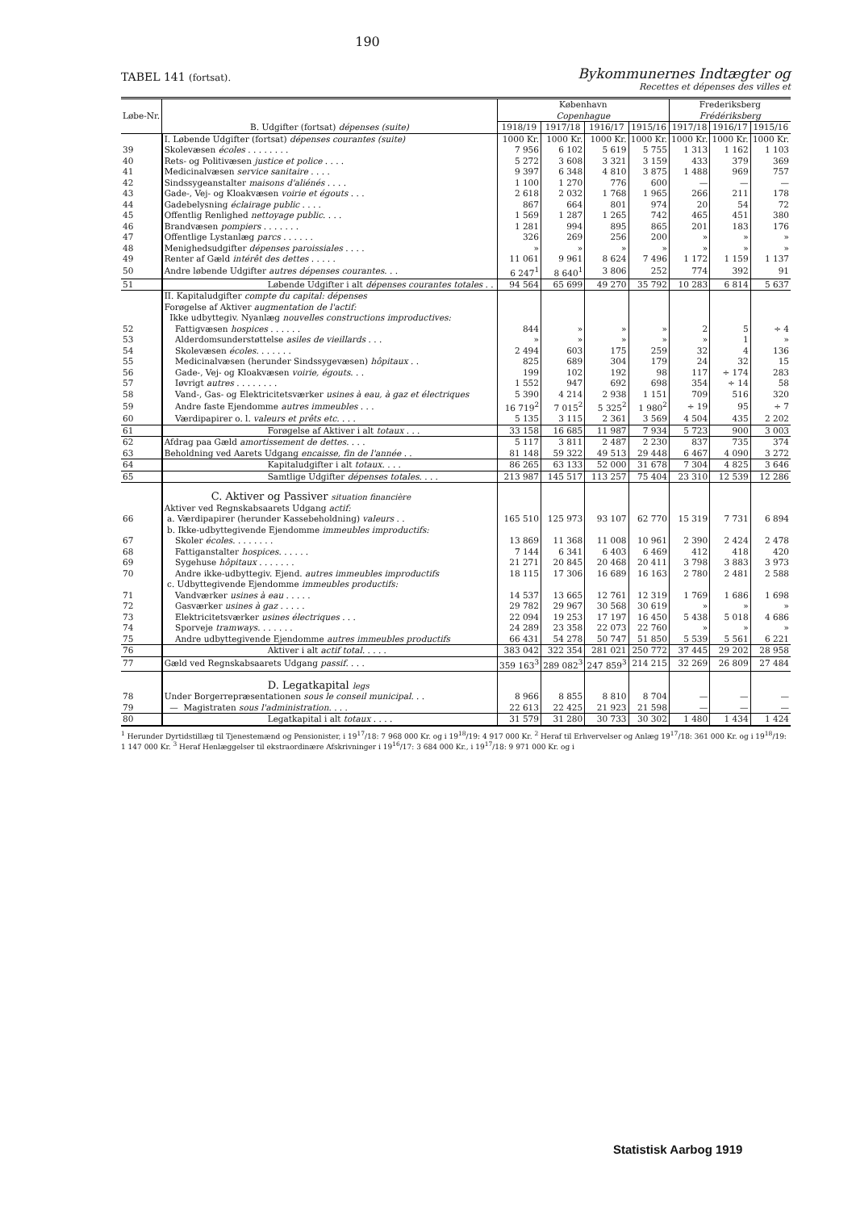190
TABEL 141 (fortsat).
Bykommunernes Indtægter og
Recettes et dépenses des villes et
| Løbe-Nr. | B. Udgifter (fortsat) dépenses (suite) | København Copenhague | | | | Frederiksberg Frédériksberg | | |
| --- | --- | --- | --- | --- | --- | --- | --- | --- |
| | | 1918/19 | 1917/18 | 1916/17 | 1915/16 | 1917/18 | 1916/17 | 1915/16 |
| | I. Løbende Udgifter (fortsat) dépenses courantes (suite) | 1000 Kr. | 1000 Kr. | 1000 Kr. | 1000 Kr. | 1000 Kr. | 1000 Kr. | 1000 Kr. |
| 39 | Skolevæsen écoles . . . . . . . . | 7 956 | 6 102 | 5 619 | 5 755 | 1 313 | 1 162 | 1 103 |
| 40 | Rets- og Politivæsen justice et police . . . . | 5 272 | 3 608 | 3 321 | 3 159 | 433 | 379 | 369 |
| 41 | Medicinalvæsen service sanitaire . . . . | 9 397 | 6 348 | 4 810 | 3 875 | 1 488 | 969 | 757 |
| 42 | Sindssygeanstalter maisons d'aliénés . . . . | 1 100 | 1 270 | 776 | 600 | — | — | — |
| 43 | Gade-, Vej- og Kloakvæsen voirie et égouts . . . | 2 618 | 2 032 | 1 768 | 1 965 | 266 | 211 | 178 |
| 44 | Gadebelysning éclairage public . . . . | 867 | 664 | 801 | 974 | 20 | 54 | 72 |
| 45 | Offentlig Renlighed nettoyage public . . . . | 1 569 | 1 287 | 1 265 | 742 | 465 | 451 | 380 |
| 46 | Brandvæsen pompiers . . . . . . . | 1 281 | 994 | 895 | 865 | 201 | 183 | 176 |
| 47 | Offentlige Lystanlæg parcs . . . . . . | 326 | 269 | 256 | 200 | » | » | » |
| 48 | Menighedsudgifter dépenses paroissiales . . . . | » | » | » | » | » | » | » |
| 49 | Renter af Gæld intérêt des dettes . . . . . | 11 061 | 9 961 | 8 624 | 7 496 | 1 172 | 1 159 | 1 137 |
| 50 | Andre løbende Udgifter autres dépenses courantes . . . | 6 247<sup>1</sup> | 8 640<sup>1</sup> | 3 806 | 252 | 774 | 392 | 91 |
| 51 | Løbende Udgifter i alt dépenses courantes totales . . | 94 564 | 65 699 | 49 270 | 35 792 | 10 283 | 6 814 | 5 637 |
| | II. Kapitaludgifter compte du capital: dépenses | | | | | | | |
| | Forøgelse af Aktiver augmentation de l'actif: | | | | | | | |
| | Ikke udbyttegiv. Nyanlæg nouvelles constructions improductives: | | | | | | | |
| 52 | Fattigvæsen hospices . . . . . . | 844 | » | » | » | 2 | 5 | ÷ 4 |
| 53 | Alderdomsunderstøttelse asiles de vieillards . . . | » | » | » | » | » | 1 | » |
| 54 | Skolevæsen écoles . . . . . . . | 2 494 | 603 | 175 | 259 | 32 | 4 | 136 |
| 55 | Medicinalvæsen (herunder Sindssygevæsen) hôpitaux . . | 825 | 689 | 304 | 179 | 24 | 32 | 15 |
| 56 | Gade-, Vej- og Kloakvæsen voirie, égouts . . . | 199 | 102 | 192 | 98 | 117 | ÷ 174 | 283 |
| 57 | Iøvrigt autres . . . . . . . . | 1 552 | 947 | 692 | 698 | 354 | ÷ 14 | 58 |
| 58 | Vand-, Gas- og Elektricitetsværker usines à eau, à gaz et électriques | 5 390 | 4 214 | 2 938 | 1 151 | 709 | 516 | 320 |
| 59 | Andre faste Ejendomme autres immeubles . . . | 16 719<sup>2</sup> | 7 015<sup>2</sup> | 5 325<sup>2</sup> | 1 980<sup>2</sup> | ÷ 19 | 95 | ÷ 7 |
| 60 | Værdipapirer o. l. valeurs et prêts etc. . . . | 5 135 | 3 115 | 2 361 | 3 569 | 4 504 | 435 | 2 202 |
| 61 | Forøgelse af Aktiver i alt totaux . . . | 33 158 | 16 685 | 11 987 | 7 934 | 5 723 | 900 | 3 003 |
| 62 | Afdrag paa Gæld amortissement de dettes . . . . | 5 117 | 3 811 | 2 487 | 2 230 | 837 | 735 | 374 |
| 63 | Beholdning ved Aarets Udgang encaisse, fin de l'année . . | 81 148 | 59 322 | 49 513 | 29 448 | 6 467 | 4 090 | 3 272 |
| 64 | Kapitaludgifter i alt totaux . . . . | 86 265 | 63 133 | 52 000 | 31 678 | 7 304 | 4 825 | 3 646 |
| 65 | Samtlige Udgifter dépenses totales . . . . | 213 987 | 145 517 | 113 257 | 75 404 | 23 310 | 12 539 | 12 286 |
| | C. Aktiver og Passiver situation financière | | | | | | | |
| | Aktiver ved Regnskabsaarets Udgang actif: | | | | | | | |
| 66 | a. Værdipapirer (herunder Kassebeholdning) valeurs . . | 165 510 | 125 973 | 93 107 | 62 770 | 15 319 | 7 731 | 6 894 |
| | b. Ikke-udbyttegivende Ejendomme immeubles improductifs: | | | | | | | |
| 67 | Skoler écoles . . . . . . . . | 13 869 | 11 368 | 11 008 | 10 961 | 2 390 | 2 424 | 2 478 |
| 68 | Fattiganstalter hospices . . . . . . | 7 144 | 6 341 | 6 403 | 6 469 | 412 | 418 | 420 |
| 69 | Sygehuse hôpitaux . . . . . . . | 21 271 | 20 845 | 20 468 | 20 411 | 3 798 | 3 883 | 3 973 |
| 70 | Andre ikke-udbyttegiv. Ejend. autres immeubles improductifs | 18 115 | 17 306 | 16 689 | 16 163 | 2 780 | 2 481 | 2 588 |
| | c. Udbyttegivende Ejendomme immeubles productifs: | | | | | | | |
| 71 | Vandværker usines à eau . . . . . | 14 537 | 13 665 | 12 761 | 12 319 | 1 769 | 1 686 | 1 698 |
| 72 | Gasværker usines à gaz . . . . . | 29 782 | 29 967 | 30 568 | 30 619 | » | » | » |
| 73 | Elektricitetsværker usines électriques . . . | 22 094 | 19 253 | 17 197 | 16 450 | 5 438 | 5 018 | 4 686 |
| 74 | Sporveje tramways . . . . . . . | 24 289 | 23 358 | 22 073 | 22 760 | » | » | » |
| 75 | Andre udbyttegivende Ejendomme autres immeubles productifs | 66 431 | 54 278 | 50 747 | 51 850 | 5 539 | 5 561 | 6 221 |
| 76 | Aktiver i alt actif total . . . . . | 383 042 | 322 354 | 281 021 | 250 772 | 37 445 | 29 202 | 28 958 |
| 77 | Gæld ved Regnskabsaarets Udgang passif . . . . | 359 163<sup>3</sup> | 289 082<sup>3</sup> | 247 859<sup>3</sup> | 214 215 | 32 269 | 26 809 | 27 484 |
| | D. Legatkapital legs | | | | | | | |
| 78 | Under Borgerrepræsentationen sous le conseil municipal . . . | 8 966 | 8 855 | 8 810 | 8 704 | — | — | — |
| 79 | — Magistraten sous l'administration . . . . | 22 613 | 22 425 | 21 923 | 21 598 | — | — | — |
| 80 | Legatkapital i alt totaux . . . . | 31 579 | 31 280 | 30 733 | 30 302 | 1 480 | 1 434 | 1 424 |
<sup>1</sup> Herunder Dyrtidstillæg til Tjenestemænd og Pensionister, i 19<sup>17</sup>/18: 7 968 000 Kr. og i 19<sup>18</sup>/19: 4 917 000 Kr. <sup>2</sup> Heraf til Erhvervelser og Anlæg 19<sup>17</sup>/18: 361 000 Kr. og i 19<sup>18</sup>/19: 1 147 000 Kr. <sup>3</sup> Heraf Henlæggelser til ekstraordinære Afskrivninger i 19<sup>16</sup>/17: 3 684 000 Kr., i 19<sup>17</sup>/18: 9 971 000 Kr. og i
Statistisk Aarbog 1919